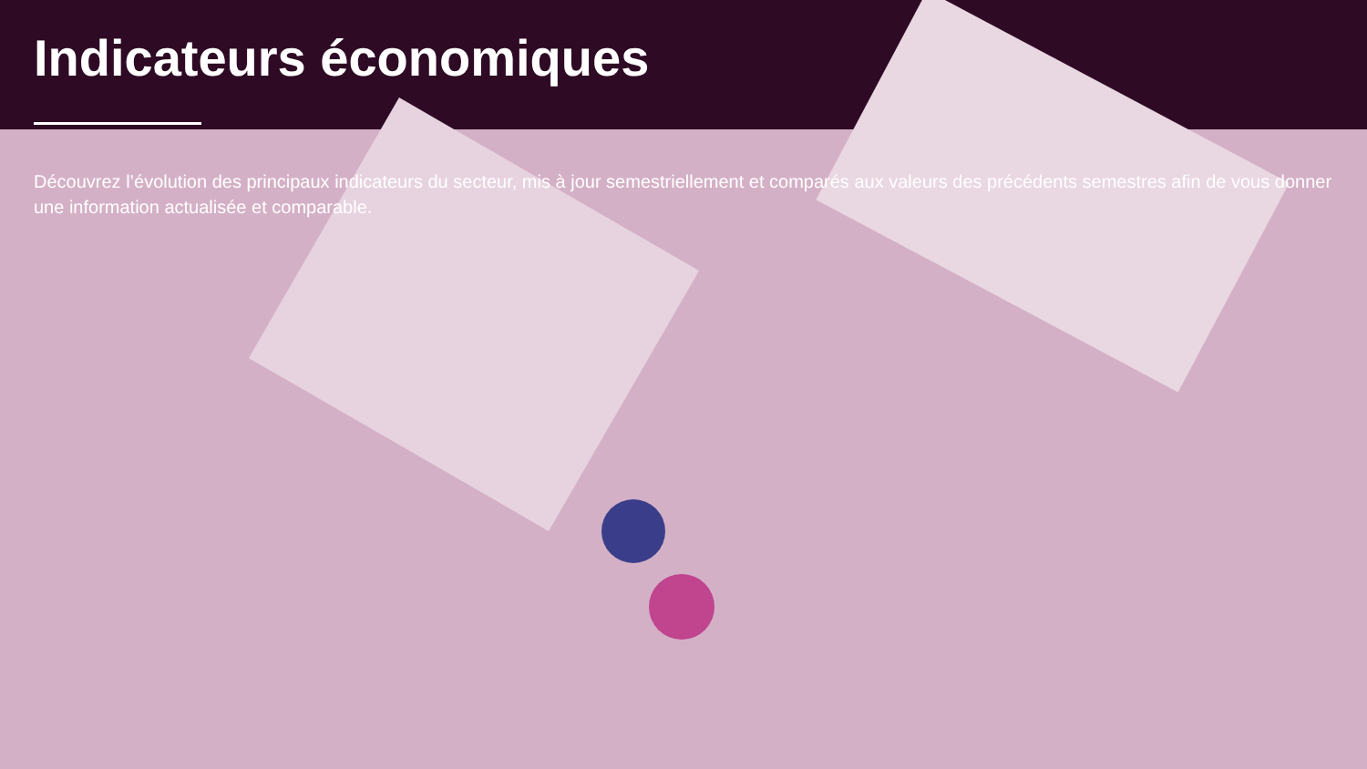Indicateurs économiques
Découvrez l’évolution des principaux indicateurs du secteur, mis à jour semestriellement et comparés aux valeurs des précédents semestres afin de vous donner une information actualisée et comparable.